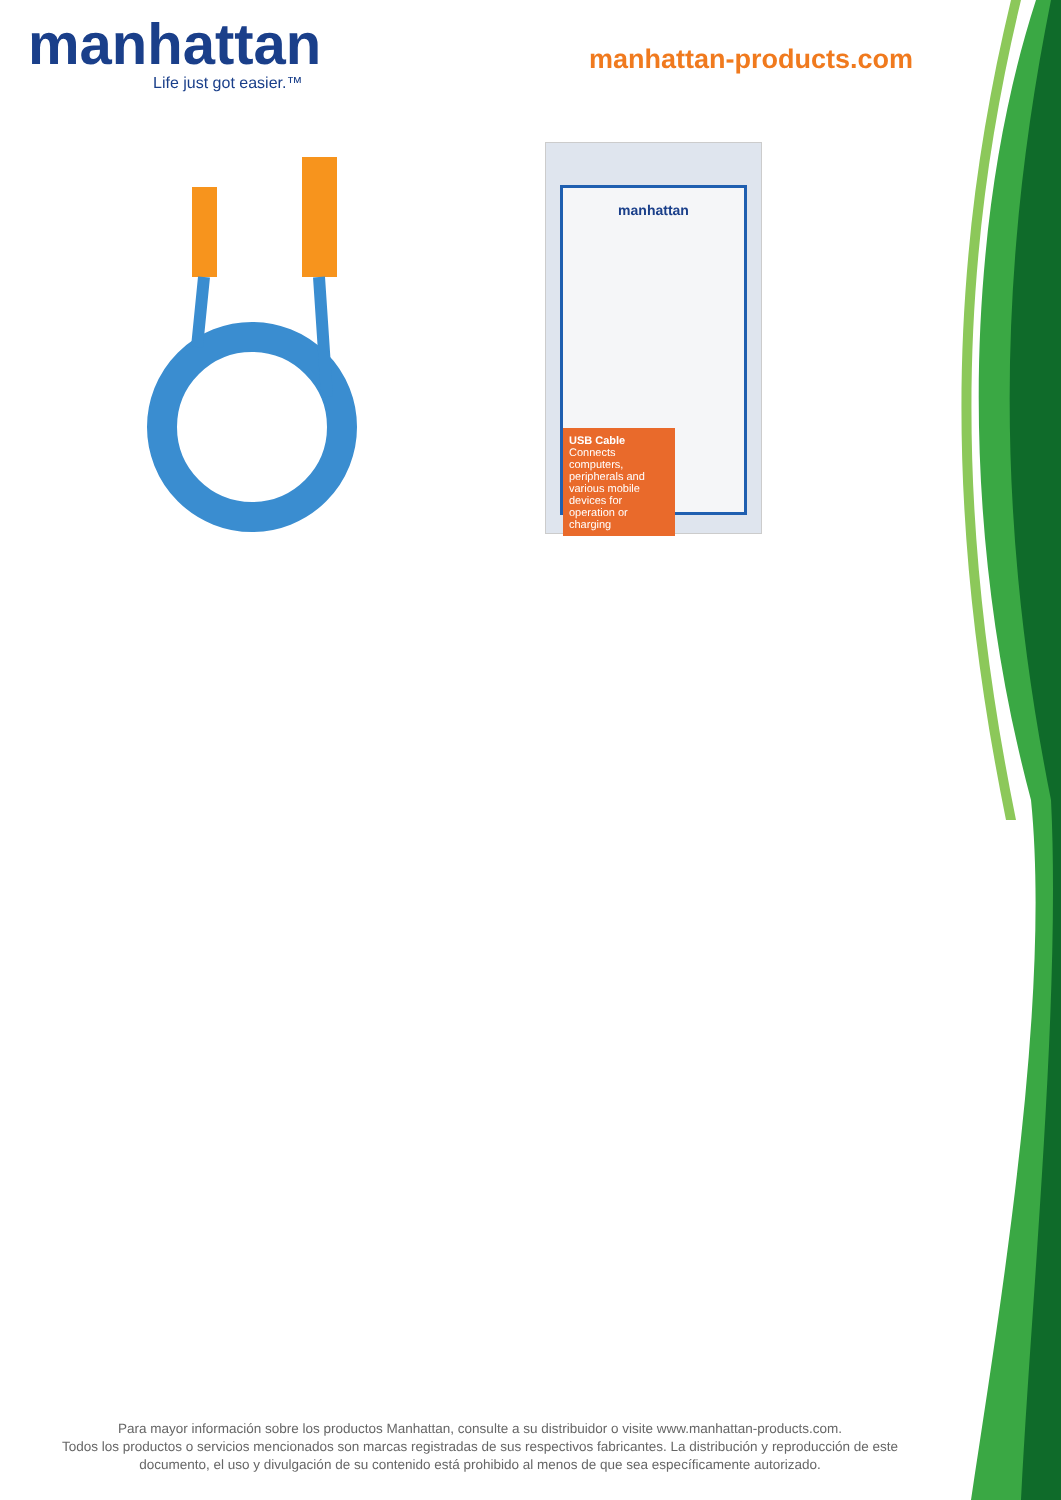manhattan
Life just got easier.™
manhattan-products.com
manhattan
USB Cable
Connects computers, peripherals and various mobile devices for operation or charging
Para mayor información sobre los productos Manhattan, consulte a su distribuidor o visite www.manhattan-products.com.
Todos los productos o servicios mencionados son marcas registradas de sus respectivos fabricantes. La distribución y reproducción de este documento, el uso y divulgación de su contenido está prohibido al menos de que sea específicamente autorizado.